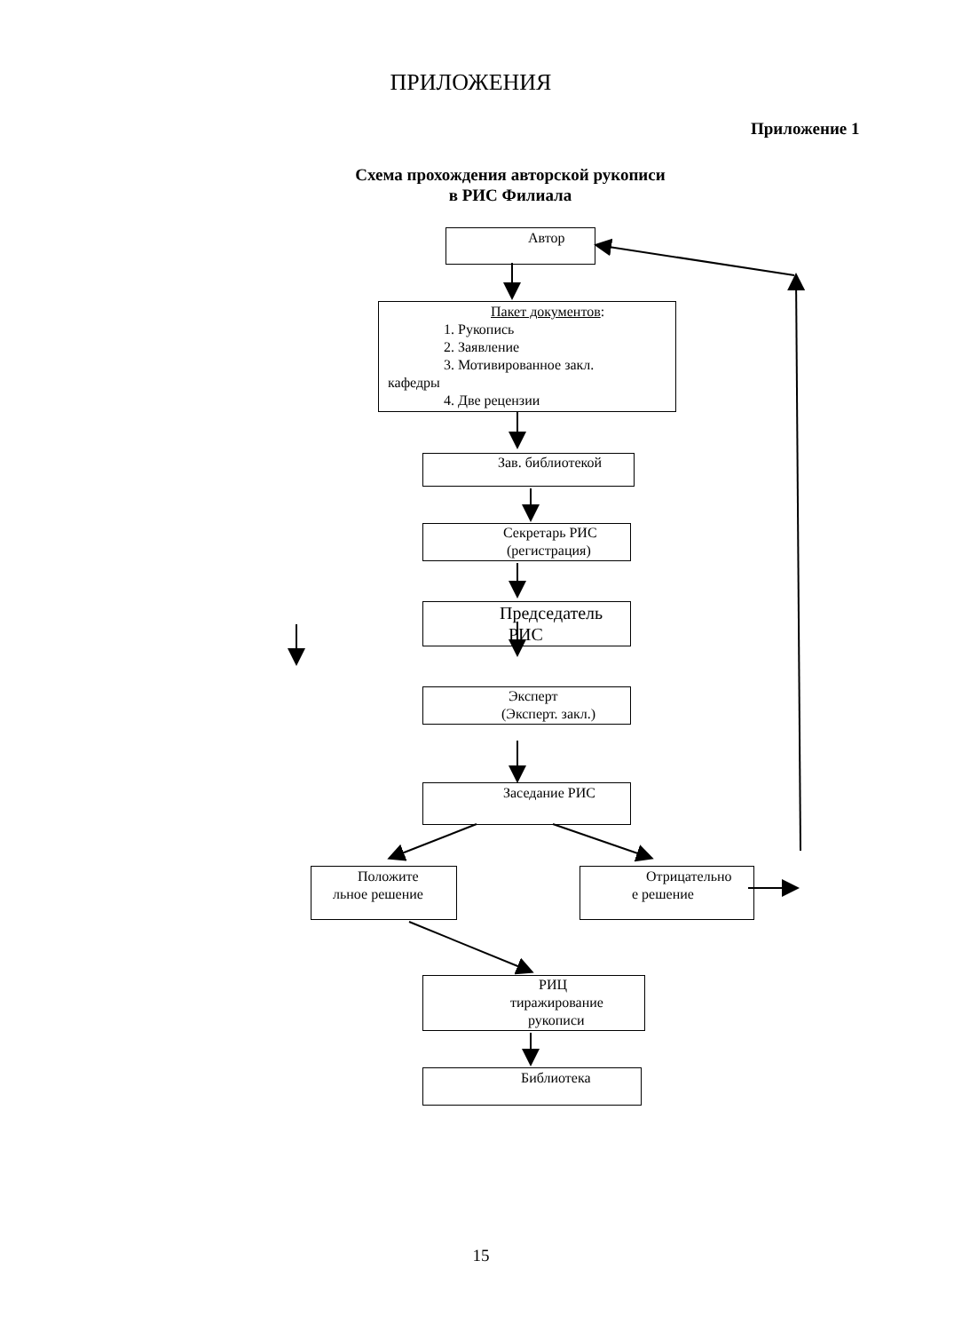ПРИЛОЖЕНИЯ
Приложение 1
Схема прохождения авторской рукописи
в РИС Филиала
Автор
Пакет документов:
1. Рукопись
2. Заявление
3. Мотивированное закл.
кафедры
4. Две рецензии
Зав. библиотекой
Секретарь РИС
(регистрация)
Председатель
РИС
Эксперт
(Эксперт. закл.)
Заседание РИС
Положите
льное решение
Отрицательно
е решение
РИЦ
тиражирование
рукописи
Библиотека
15